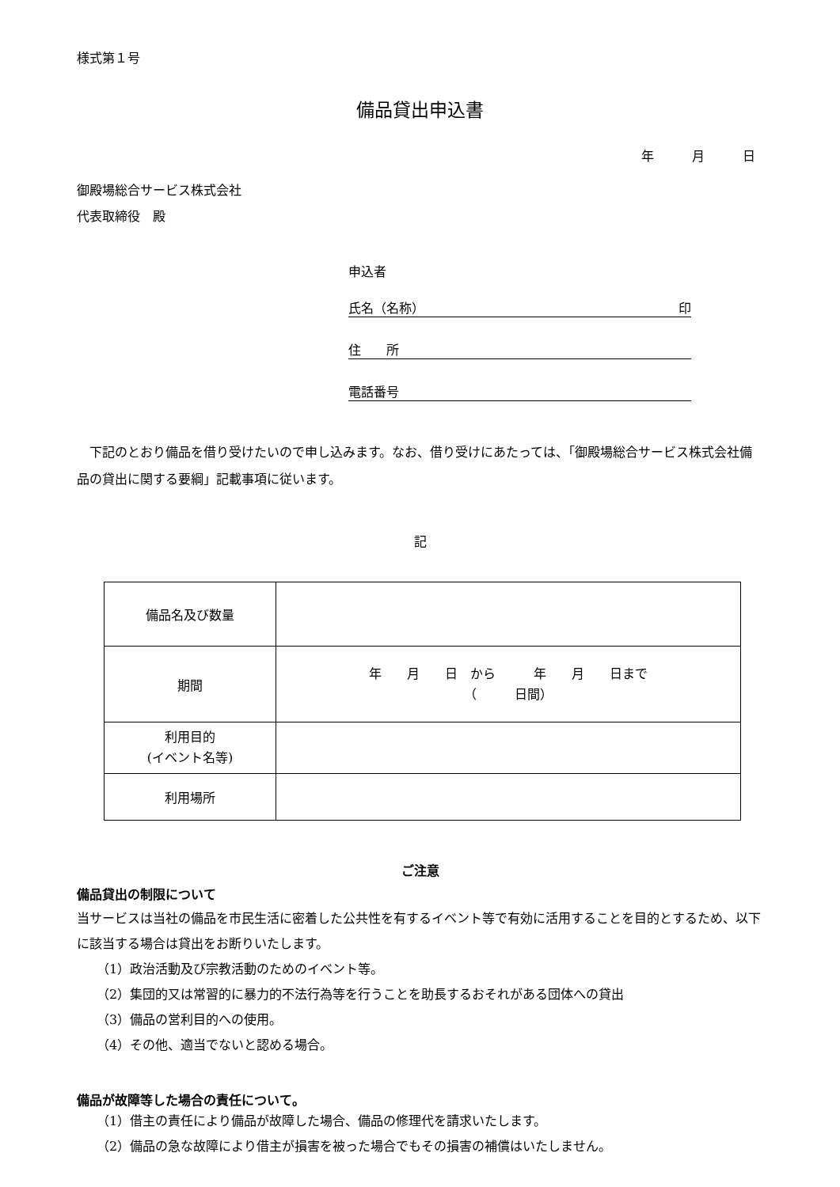様式第１号
備品貸出申込書
年　　　月　　　日
御殿場総合サービス株式会社
代表取締役　殿
申込者
氏名（名称） 印
住　　所
電話番号
　下記のとおり備品を借り受けたいので申し込みます。なお、借り受けにあたっては、「御殿場総合サービス株式会社備品の貸出に関する要綱」記載事項に従います。
記
| 備品名及び数量 | |
| 期間 | 年 月 日 から 年 月 日まで （ 日間） |
| 利用目的 (イベント名等) | |
| 利用場所 | |
ご注意
備品貸出の制限について
当サービスは当社の備品を市民生活に密着した公共性を有するイベント等で有効に活用することを目的とするため、以下に該当する場合は貸出をお断りいたします。
（1）政治活動及び宗教活動のためのイベント等。
（2）集団的又は常習的に暴力的不法行為等を行うことを助長するおそれがある団体への貸出
（3）備品の営利目的への使用。
（4）その他、適当でないと認める場合。
備品が故障等した場合の責任について。
（1）借主の責任により備品が故障した場合、備品の修理代を請求いたします。
（2）備品の急な故障により借主が損害を被った場合でもその損害の補償はいたしません。